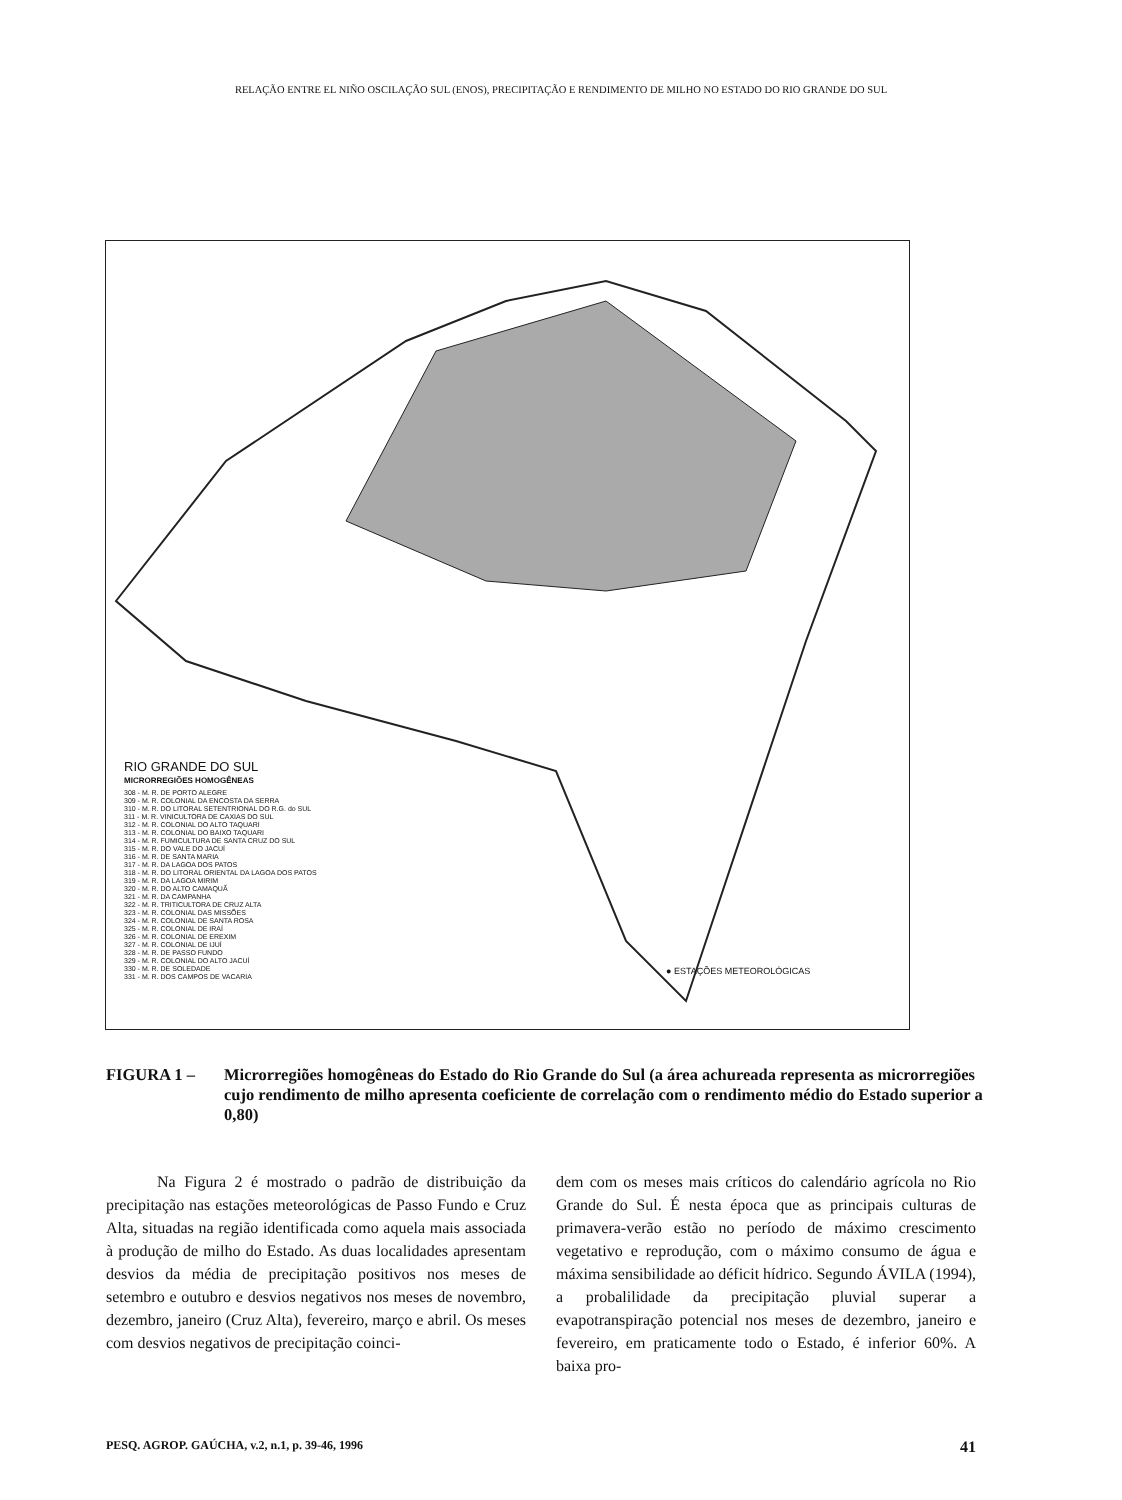RELAÇÃO ENTRE EL NIÑO OSCILAÇÃO SUL (ENOS), PRECIPITAÇÃO E RENDIMENTO DE MILHO NO ESTADO DO RIO GRANDE DO SUL
RIO GRANDE DO SUL
MICRORREGIÕES HOMOGÊNEAS
308 - M. R. DE PORTO ALEGRE
309 - M. R. COLONIAL DA ENCOSTA DA SERRA
310 - M. R. DO LITORAL SETENTRIONAL DO R.G. do SUL
311 - M. R. VINICULTORA DE CAXIAS DO SUL
312 - M. R. COLONIAL DO ALTO TAQUARI
313 - M. R. COLONIAL DO BAIXO TAQUARI
314 - M. R. FUMICULTURA DE SANTA CRUZ DO SUL
315 - M. R. DO VALE DO JACUÍ
316 - M. R. DE SANTA MARIA
317 - M. R. DA LAGOA DOS PATOS
318 - M. R. DO LITORAL ORIENTAL DA LAGOA DOS PATOS
319 - M. R. DA LAGOA MIRIM
320 - M. R. DO ALTO CAMAQUÃ
321 - M. R. DA CAMPANHA
322 - M. R. TRITICULTORA DE CRUZ ALTA
323 - M. R. COLONIAL DAS MISSÕES
324 - M. R. COLONIAL DE SANTA ROSA
325 - M. R. COLONIAL DE IRAÍ
326 - M. R. COLONIAL DE EREXIM
327 - M. R. COLONIAL DE IJUÍ
328 - M. R. DE PASSO FUNDO
329 - M. R. COLONIAL DO ALTO JACUÍ
330 - M. R. DE SOLEDADE
331 - M. R. DOS CAMPOS DE VACARIA
● ESTAÇÕES METEOROLÓGICAS
FIGURA 1 – Microrregiões homogêneas do Estado do Rio Grande do Sul (a área achureada representa as microrregiões cujo rendimento de milho apresenta coeficiente de correlação com o rendimento médio do Estado superior a 0,80)
Na Figura 2 é mostrado o padrão de distribuição da precipitação nas estações meteorológicas de Passo Fundo e Cruz Alta, situadas na região identificada como aquela mais associada à produção de milho do Estado. As duas localidades apresentam desvios da média de precipitação positivos nos meses de setembro e outubro e desvios negativos nos meses de novembro, dezembro, janeiro (Cruz Alta), fevereiro, março e abril. Os meses com desvios negativos de precipitação coinci-
dem com os meses mais críticos do calendário agrícola no Rio Grande do Sul. É nesta época que as principais culturas de primavera-verão estão no período de máximo crescimento vegetativo e reprodução, com o máximo consumo de água e máxima sensibilidade ao déficit hídrico. Segundo ÁVILA (1994), a probalilidade da precipitação pluvial superar a evapotranspiração potencial nos meses de dezembro, janeiro e fevereiro, em praticamente todo o Estado, é inferior 60%. A baixa pro-
PESQ. AGROP. GAÚCHA, v.2, n.1, p. 39-46, 1996 41